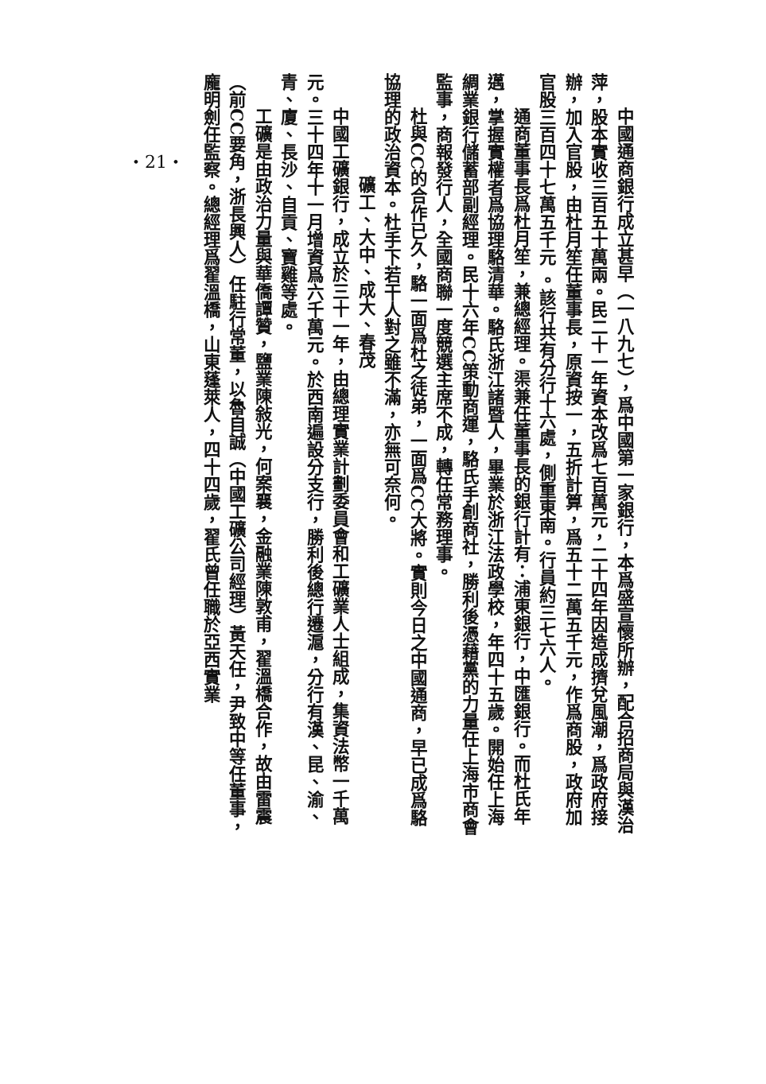・21・
中國通商銀行成立甚早（一八九七），爲中國第一家銀行，本爲盛宣懷所辦，配合招商局與漢治萍，股本實收三百五十萬兩。民二十一年資本改爲七百萬元，二十四年因造成擠兌風潮，爲政府接辦，加入官股，由杜月笙任董事長，原資按一，五折計算，爲五十二萬五千元，作爲商股，政府加官股三百四十七萬五千元 。該行共有分行十六處，側重東南。行員約三七六人。
通商董事長爲杜月笙，兼總經理。渠兼任董事長的銀行計有：浦東銀行，中匯銀行。而杜氏年邁，掌握實權者爲協理駱清華。駱氏浙江諸暨人，畢業於浙江法政學校，年四十五歲。開始任上海綢業銀行儲蓄部副經理。民十六年CC策動商運，駱氏手創商社，勝利後憑藉黨的力量任上海市商會監事，商報發行人，全國商聯一度競選主席不成，轉任常務理事。
杜與CC的合作已久，駱一面爲杜之徒弟，一面爲CC大將。實則今日之中國通商，早已成爲駱協理的政治資本。杜手下若干人對之雖不滿，亦無可奈何。
礦工、大中、成大、春茂
中國工礦銀行，成立於三十一年，由總理實業計劃委員會和工礦業人士組成，集資法幣一千萬元。三十四年十一月增資爲六千萬元。於西南遍設分支行，勝利後總行遷滬，分行有漢、昆、渝、青、廈、長沙、自貢、寶雞等處。
工礦是由政治力量與華僑譚贊，鹽業陳敍光，何案襄，金融業陳敦甫，翟溫橋合作，故由雷震（前CC要角，浙長興人）任駐行常董，以魯自誠（中國工礦公司經理）黃天任，尹致中等任董事，龐明劍任監察。總經理爲翟溫橋，山東蓬萊人，四十四歲，翟氏曾任職於亞西實業